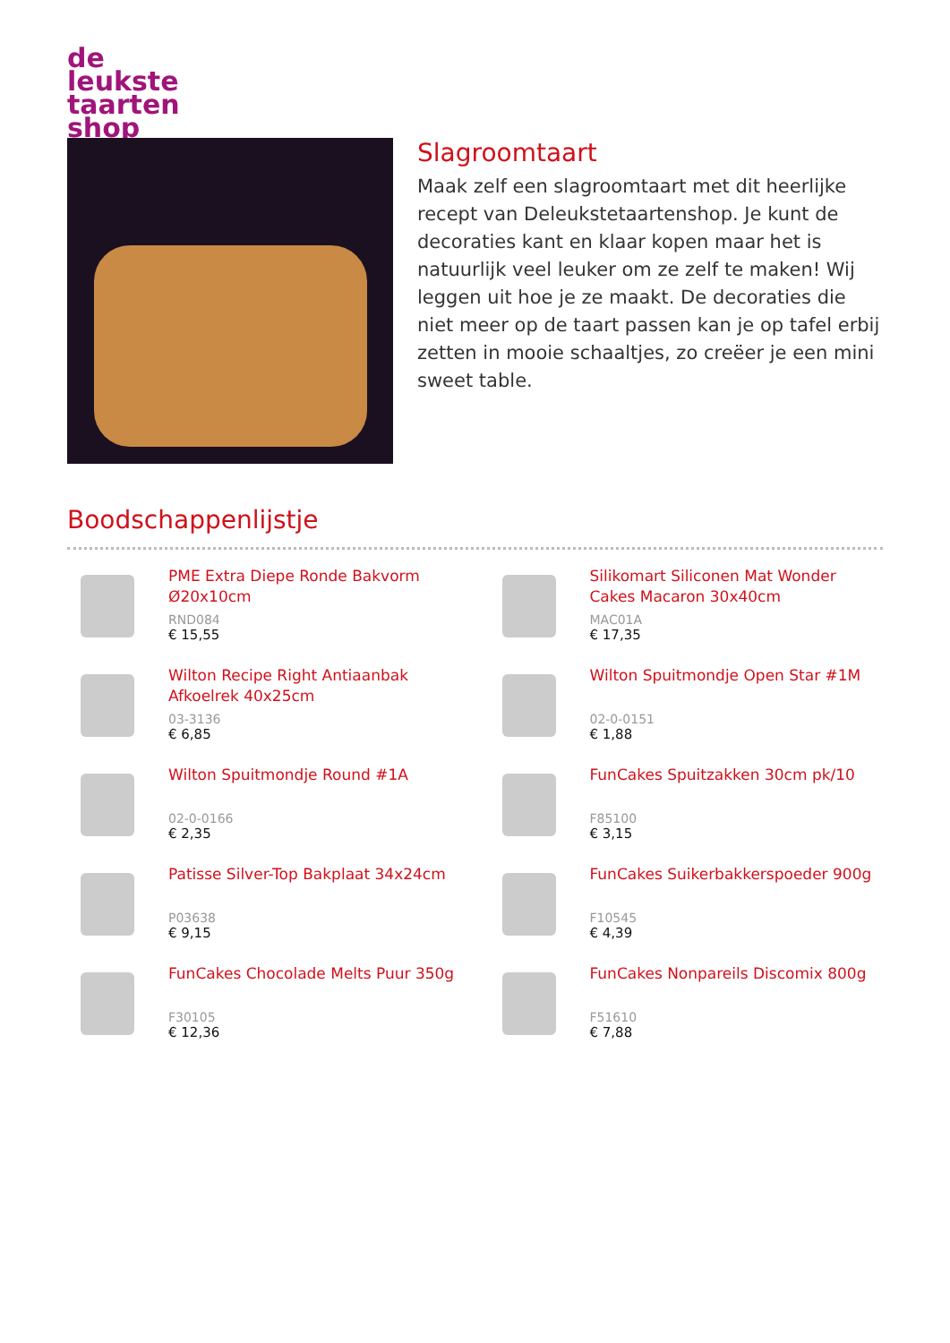de leukste taarten shop
Slagroomtaart
Maak zelf een slagroomtaart met dit heerlijke recept van Deleukstetaartenshop. Je kunt de decoraties kant en klaar kopen maar het is natuurlijk veel leuker om ze zelf te maken! Wij leggen uit hoe je ze maakt. De decoraties die niet meer op de taart passen kan je op tafel erbij zetten in mooie schaaltjes, zo creëer je een mini sweet table.
Boodschappenlijstje
PME Extra Diepe Ronde Bakvorm Ø20x10cm
RND084
€ 15,55
Silikomart Siliconen Mat Wonder Cakes Macaron 30x40cm
MAC01A
€ 17,35
Wilton Recipe Right Antiaanbak Afkoelrek 40x25cm
03-3136
€ 6,85
Wilton Spuitmondje Open Star #1M
02-0-0151
€ 1,88
Wilton Spuitmondje Round #1A
02-0-0166
€ 2,35
FunCakes Spuitzakken 30cm pk/10
F85100
€ 3,15
Patisse Silver-Top Bakplaat 34x24cm
P03638
€ 9,15
FunCakes Suikerbakkerspoeder 900g
F10545
€ 4,39
FunCakes Chocolade Melts Puur 350g
F30105
€ 12,36
FunCakes Nonpareils Discomix 800g
F51610
€ 7,88